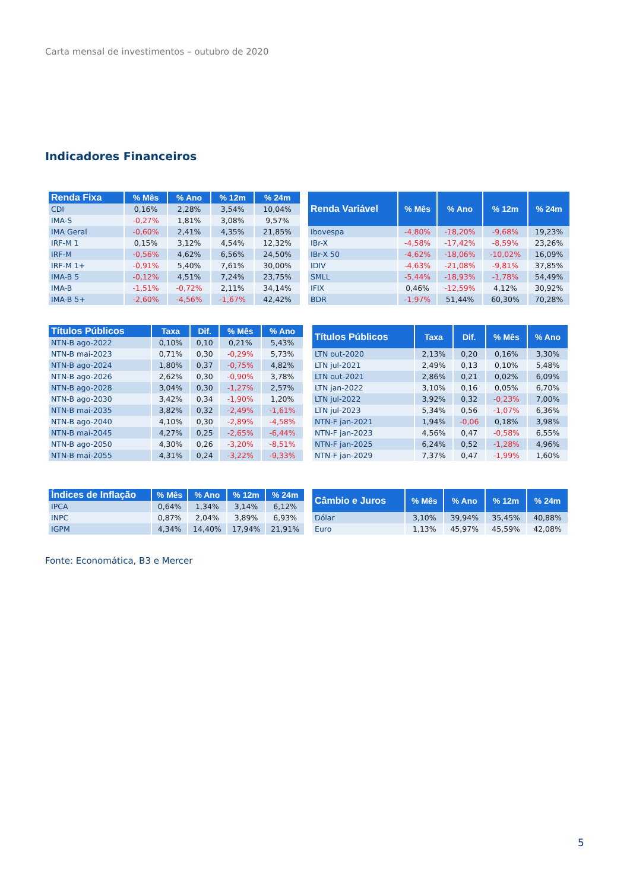Carta mensal de investimentos – outubro de 2020
Indicadores Financeiros
| Renda Fixa | % Mês | % Ano | % 12m | % 24m |
| --- | --- | --- | --- | --- |
| CDI | 0,16% | 2,28% | 3,54% | 10,04% |
| IMA-S | -0,27% | 1,81% | 3,08% | 9,57% |
| IMA Geral | -0,60% | 2,41% | 4,35% | 21,85% |
| IRF-M 1 | 0,15% | 3,12% | 4,54% | 12,32% |
| IRF-M | -0,56% | 4,62% | 6,56% | 24,50% |
| IRF-M 1+ | -0,91% | 5,40% | 7,61% | 30,00% |
| IMA-B 5 | -0,12% | 4,51% | 7,24% | 23,75% |
| IMA-B | -1,51% | -0,72% | 2,11% | 34,14% |
| IMA-B 5+ | -2,60% | -4,56% | -1,67% | 42,42% |
| Renda Variável | % Mês | % Ano | % 12m | % 24m |
| --- | --- | --- | --- | --- |
| Ibovespa | -4,80% | -18,20% | -9,68% | 19,23% |
| IBr-X | -4,58% | -17,42% | -8,59% | 23,26% |
| IBr-X 50 | -4,62% | -18,06% | -10,02% | 16,09% |
| IDIV | -4,63% | -21,08% | -9,81% | 37,85% |
| SMLL | -5,44% | -18,93% | -1,78% | 54,49% |
| IFIX | 0,46% | -12,59% | 4,12% | 30,92% |
| BDR | -1,97% | 51,44% | 60,30% | 70,28% |
| Títulos Públicos | Taxa | Dif. | % Mês | % Ano |
| --- | --- | --- | --- | --- |
| NTN-B ago-2022 | 0,10% | 0,10 | 0,21% | 5,43% |
| NTN-B mai-2023 | 0,71% | 0,30 | -0,29% | 5,73% |
| NTN-B ago-2024 | 1,80% | 0,37 | -0,75% | 4,82% |
| NTN-B ago-2026 | 2,62% | 0,30 | -0,90% | 3,78% |
| NTN-B ago-2028 | 3,04% | 0,30 | -1,27% | 2,57% |
| NTN-B ago-2030 | 3,42% | 0,34 | -1,90% | 1,20% |
| NTN-B mai-2035 | 3,82% | 0,32 | -2,49% | -1,61% |
| NTN-B ago-2040 | 4,10% | 0,30 | -2,89% | -4,58% |
| NTN-B mai-2045 | 4,27% | 0,25 | -2,65% | -6,44% |
| NTN-B ago-2050 | 4,30% | 0,26 | -3,20% | -8,51% |
| NTN-B mai-2055 | 4,31% | 0,24 | -3,22% | -9,33% |
| Títulos Públicos | Taxa | Dif. | % Mês | % Ano |
| --- | --- | --- | --- | --- |
| LTN out-2020 | 2,13% | 0,20 | 0,16% | 3,30% |
| LTN jul-2021 | 2,49% | 0,13 | 0,10% | 5,48% |
| LTN out-2021 | 2,86% | 0,21 | 0,02% | 6,09% |
| LTN jan-2022 | 3,10% | 0,16 | 0,05% | 6,70% |
| LTN jul-2022 | 3,92% | 0,32 | -0,23% | 7,00% |
| LTN jul-2023 | 5,34% | 0,56 | -1,07% | 6,36% |
| NTN-F jan-2021 | 1,94% | -0,06 | 0,18% | 3,98% |
| NTN-F jan-2023 | 4,56% | 0,47 | -0,58% | 6,55% |
| NTN-F jan-2025 | 6,24% | 0,52 | -1,28% | 4,96% |
| NTN-F jan-2029 | 7,37% | 0,47 | -1,99% | 1,60% |
| Índices de Inflação | % Mês | % Ano | % 12m | % 24m |
| --- | --- | --- | --- | --- |
| IPCA | 0,64% | 1,34% | 3,14% | 6,12% |
| INPC | 0,87% | 2,04% | 3,89% | 6,93% |
| IGPM | 4,34% | 14,40% | 17,94% | 21,91% |
| Câmbio e Juros | % Mês | % Ano | % 12m | % 24m |
| --- | --- | --- | --- | --- |
| Dólar | 3,10% | 39,94% | 35,45% | 40,88% |
| Euro | 1,13% | 45,97% | 45,59% | 42,08% |
Fonte: Economática, B3 e Mercer
5